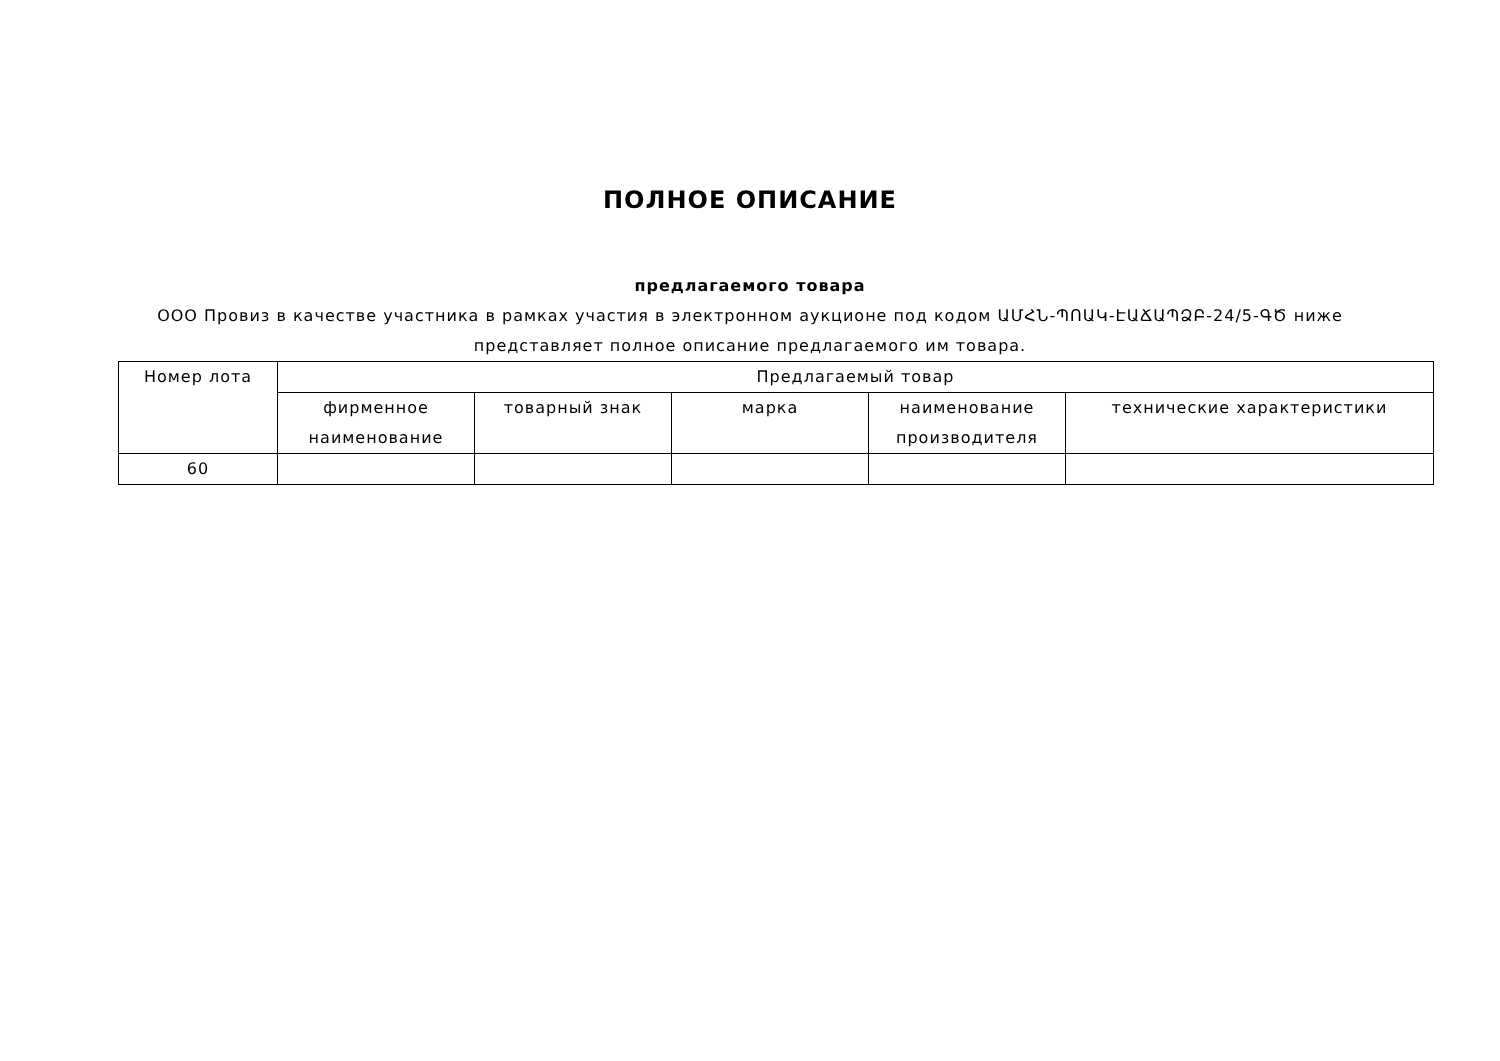ПОЛНОЕ ОПИСАНИЕ
предлагаемого товара
ООО Провиз в качестве участника в рамках участия в электронном аукционе под кодом ԱՄՀՆ-ՊՈԱԿ-ԷԱՃԱՊՁԲ-24/5-ԳԾ ниже представляет полное описание предлагаемого им товара.
| Номер лота | Предлагаемый товар | | | | |
| --- | --- | --- | --- | --- | --- |
| | фирменное наименование | товарный знак | марка | наименование производителя | технические характеристики |
| 60 | | | | | |